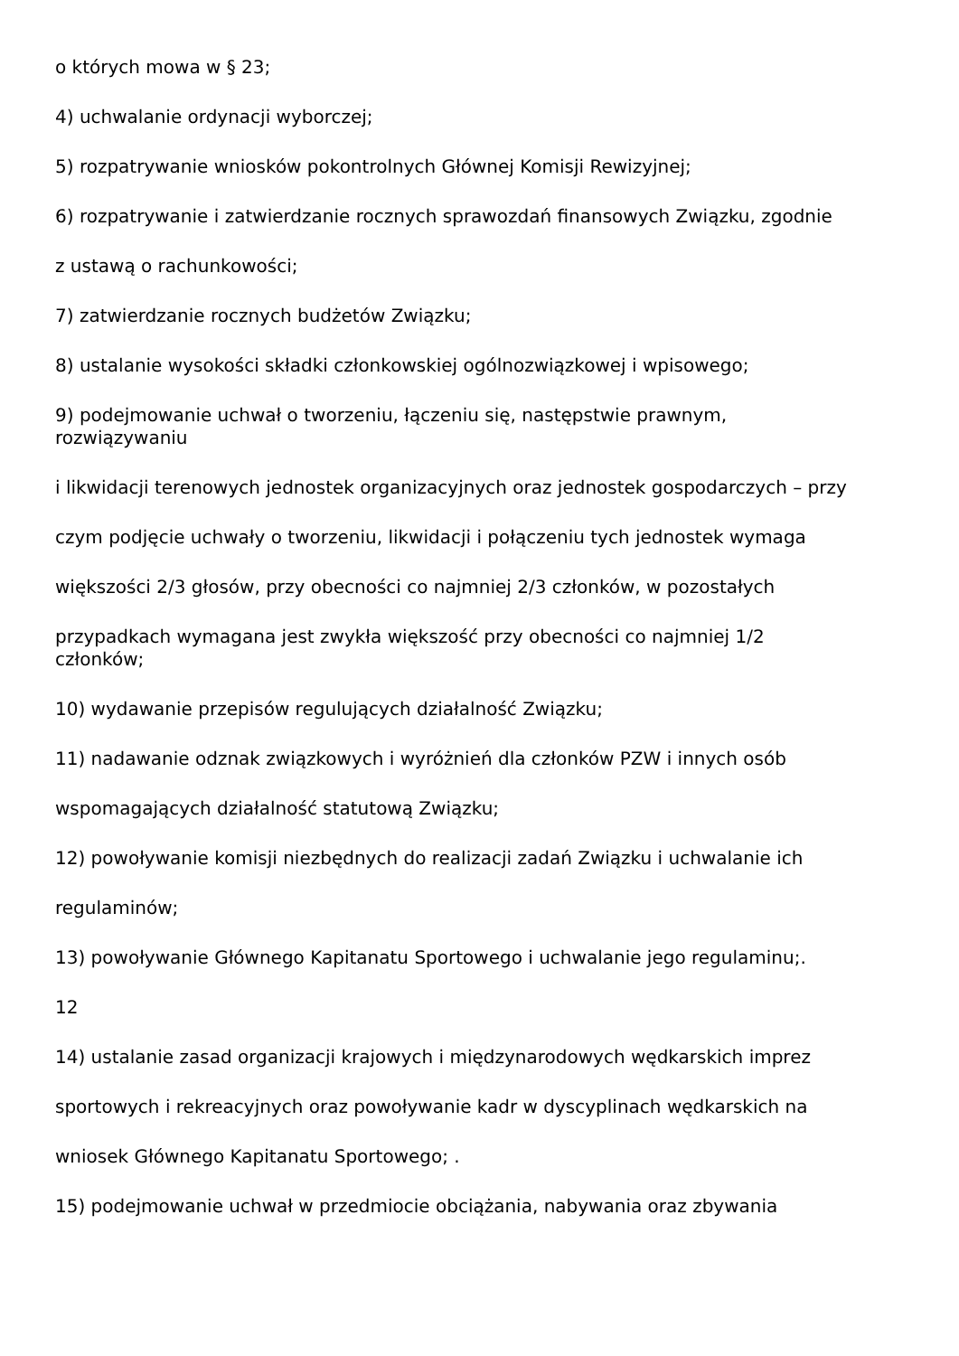o których mowa w § 23;
4) uchwalanie ordynacji wyborczej;
5) rozpatrywanie wniosków pokontrolnych Głównej Komisji Rewizyjnej;
6) rozpatrywanie i zatwierdzanie rocznych sprawozdań finansowych Związku, zgodnie
z ustawą o rachunkowości;
7) zatwierdzanie rocznych budżetów Związku;
8) ustalanie wysokości składki członkowskiej ogólnozwiązkowej i wpisowego;
9) podejmowanie uchwał o tworzeniu, łączeniu się, następstwie prawnym,
rozwiązywaniu
i likwidacji terenowych jednostek organizacyjnych oraz jednostek gospodarczych – przy
czym podjęcie uchwały o tworzeniu, likwidacji i połączeniu tych jednostek wymaga
większości 2/3 głosów, przy obecności co najmniej 2/3 członków, w pozostałych
przypadkach wymagana jest zwykła większość przy obecności co najmniej 1/2
członków;
10) wydawanie przepisów regulujących działalność Związku;
11) nadawanie odznak związkowych i wyróżnień dla członków PZW i innych osób
wspomagających działalność statutową Związku;
12) powoływanie komisji niezbędnych do realizacji zadań Związku i uchwalanie ich
regulaminów;
13) powoływanie Głównego Kapitanatu Sportowego i uchwalanie jego regulaminu;.
12
14) ustalanie zasad organizacji krajowych i międzynarodowych wędkarskich imprez
sportowych i rekreacyjnych oraz powoływanie kadr w dyscyplinach wędkarskich na
wniosek Głównego Kapitanatu Sportowego; .
15) podejmowanie uchwał w przedmiocie obciążania, nabywania oraz zbywania